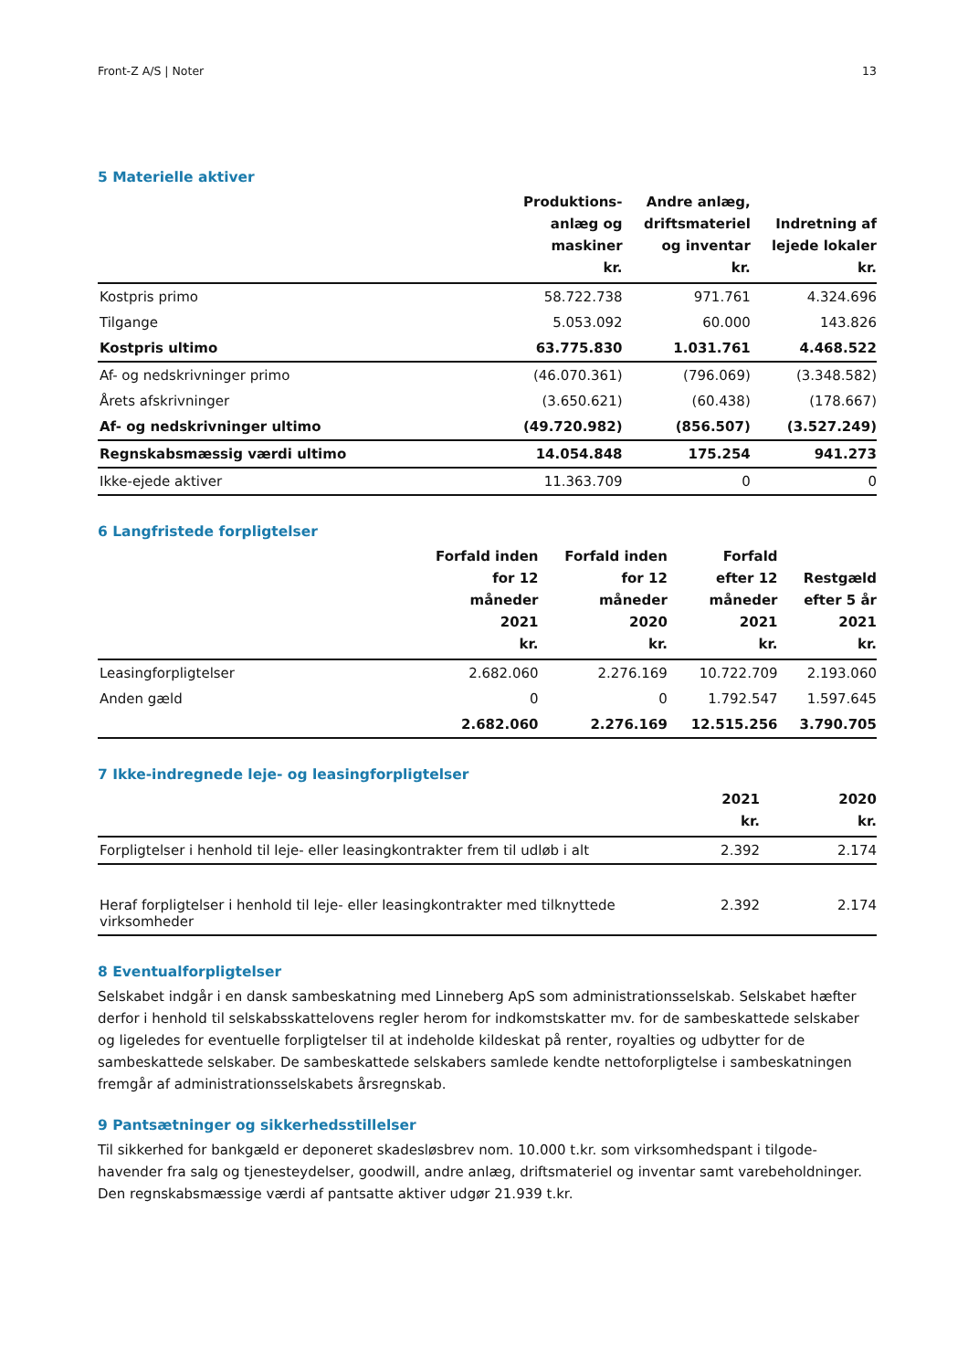Front-Z A/S | Noter 13
5 Materielle aktiver
| | Produktions- anlæg og maskiner kr. | Andre anlæg, driftsmateriel og inventar kr. | Indretning af lejede lokaler kr. |
| --- | --- | --- | --- |
| Kostpris primo | 58.722.738 | 971.761 | 4.324.696 |
| Tilgange | 5.053.092 | 60.000 | 143.826 |
| Kostpris ultimo | 63.775.830 | 1.031.761 | 4.468.522 |
| Af- og nedskrivninger primo | (46.070.361) | (796.069) | (3.348.582) |
| Årets afskrivninger | (3.650.621) | (60.438) | (178.667) |
| Af- og nedskrivninger ultimo | (49.720.982) | (856.507) | (3.527.249) |
| Regnskabsmæssig værdi ultimo | 14.054.848 | 175.254 | 941.273 |
| Ikke-ejede aktiver | 11.363.709 | 0 | 0 |
6 Langfristede forpligtelser
| | Forfald inden for 12 måneder 2021 kr. | Forfald inden for 12 måneder 2020 kr. | Forfald efter 12 måneder 2021 kr. | Restgæld efter 5 år 2021 kr. |
| --- | --- | --- | --- | --- |
| Leasingforpligtelser | 2.682.060 | 2.276.169 | 10.722.709 | 2.193.060 |
| Anden gæld | 0 | 0 | 1.792.547 | 1.597.645 |
| | 2.682.060 | 2.276.169 | 12.515.256 | 3.790.705 |
7 Ikke-indregnede leje- og leasingforpligtelser
| | 2021 kr. | 2020 kr. |
| --- | --- | --- |
| Forpligtelser i henhold til leje- eller leasingkontrakter frem til udløb i alt | 2.392 | 2.174 |
| Heraf forpligtelser i henhold til leje- eller leasingkontrakter med tilknyttede virksomheder | 2.392 | 2.174 |
8 Eventualforpligtelser
Selskabet indgår i en dansk sambeskatning med Linneberg ApS som administrationsselskab. Selskabet hæfter derfor i henhold til selskabsskattelovens regler herom for indkomstskatter mv. for de sambeskattede selskaber og ligeledes for eventuelle forpligtelser til at indeholde kildeskat på renter, royalties og udbytter for de sambeskattede selskaber. De sambeskattede selskabers samlede kendte nettoforpligtelse i sambeskatningen fremgår af administrationsselskabets årsregnskab.
9 Pantsætninger og sikkerhedsstillelser
Til sikkerhed for bankgæld er deponeret skadesløsbrev nom. 10.000 t.kr. som virksomhedspant i tilgode-havender fra salg og tjenesteydelser, goodwill, andre anlæg, driftsmateriel og inventar samt varebeholdninger. Den regnskabsmæssige værdi af pantsatte aktiver udgør 21.939 t.kr.